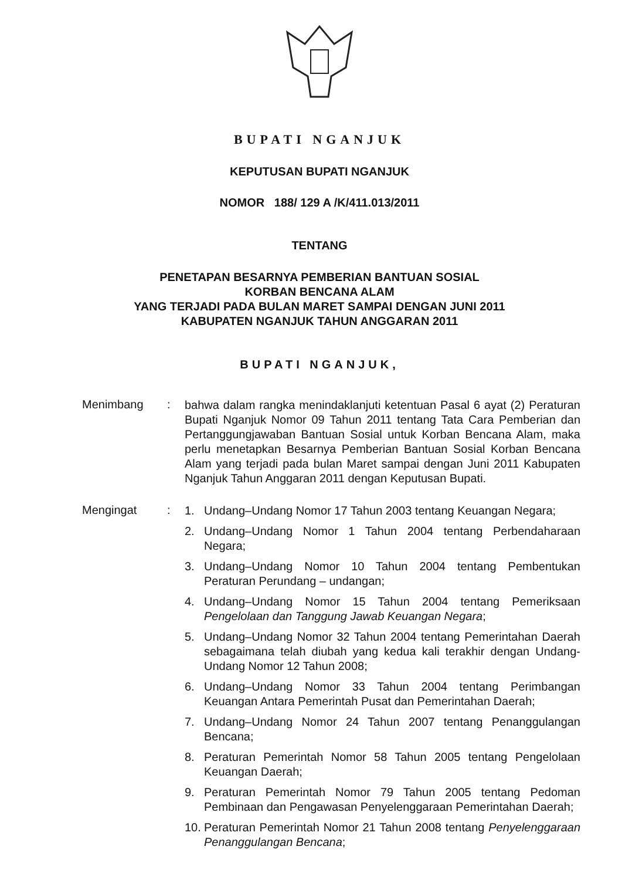BUPATI NGANJUK
KEPUTUSAN BUPATI NGANJUK
NOMOR 188/ 129 A /K/411.013/2011
TENTANG
PENETAPAN BESARNYA PEMBERIAN BANTUAN SOSIAL
KORBAN BENCANA ALAM
YANG TERJADI PADA BULAN MARET SAMPAI DENGAN JUNI 2011
KABUPATEN NGANJUK TAHUN ANGGARAN 2011
BUPATI NGANJUK,
Menimbang :
bahwa dalam rangka menindaklanjuti ketentuan Pasal 6 ayat (2) Peraturan Bupati Nganjuk Nomor 09 Tahun 2011 tentang Tata Cara Pemberian dan Pertanggungjawaban Bantuan Sosial untuk Korban Bencana Alam, maka perlu menetapkan Besarnya Pemberian Bantuan Sosial Korban Bencana Alam yang terjadi pada bulan Maret sampai dengan Juni 2011 Kabupaten Nganjuk Tahun Anggaran 2011 dengan Keputusan Bupati.
Mengingat :
1. Undang–Undang Nomor 17 Tahun 2003 tentang Keuangan Negara;
2. Undang–Undang Nomor 1 Tahun 2004 tentang Perbendaharaan Negara;
3. Undang–Undang Nomor 10 Tahun 2004 tentang Pembentukan Peraturan Perundang – undangan;
4. Undang–Undang Nomor 15 Tahun 2004 tentang Pemeriksaan Pengelolaan dan Tanggung Jawab Keuangan Negara;
5. Undang–Undang Nomor 32 Tahun 2004 tentang Pemerintahan Daerah sebagaimana telah diubah yang kedua kali terakhir dengan Undang-Undang Nomor 12 Tahun 2008;
6. Undang–Undang Nomor 33 Tahun 2004 tentang Perimbangan Keuangan Antara Pemerintah Pusat dan Pemerintahan Daerah;
7. Undang–Undang Nomor 24 Tahun 2007 tentang Penanggulangan Bencana;
8. Peraturan Pemerintah Nomor 58 Tahun 2005 tentang Pengelolaan Keuangan Daerah;
9. Peraturan Pemerintah Nomor 79 Tahun 2005 tentang Pedoman Pembinaan dan Pengawasan Penyelenggaraan Pemerintahan Daerah;
10. Peraturan Pemerintah Nomor 21 Tahun 2008 tentang Penyelenggaraan Penanggulangan Bencana;